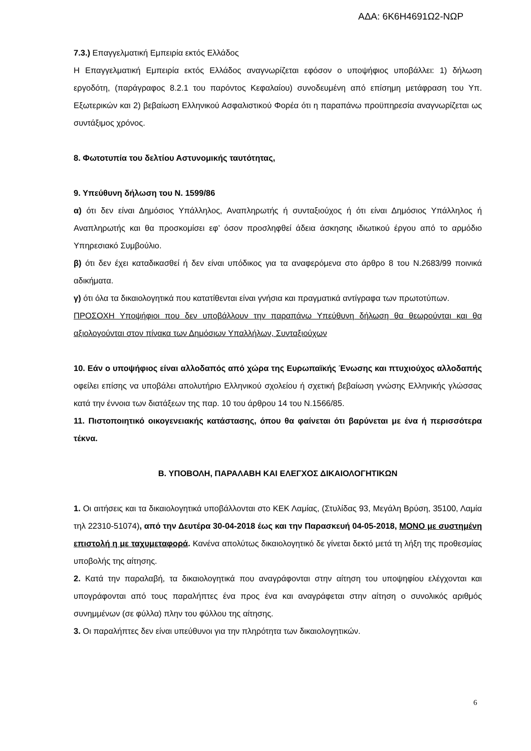ΑΔΑ: 6Κ6Η4691Ω2-ΝΩΡ
7.3.) Επαγγελματική Εμπειρία εκτός Ελλάδος
Η Επαγγελματική Εμπειρία εκτός Ελλάδος αναγνωρίζεται εφόσον ο υποψήφιος υποβάλλει: 1) δήλωση εργοδότη, (παράγραφος 8.2.1 του παρόντος Κεφαλαίου) συνοδευμένη από επίσημη μετάφραση του Υπ. Εξωτερικών και 2) βεβαίωση Ελληνικού Ασφαλιστικού Φορέα ότι η παραπάνω προϋπηρεσία αναγνωρίζεται ως συντάξιμος χρόνος.
8. Φωτοτυπία του δελτίου Αστυνομικής ταυτότητας,
9. Υπεύθυνη δήλωση του Ν. 1599/86
α) ότι δεν είναι Δημόσιος Υπάλληλος, Αναπληρωτής ή συνταξιούχος ή ότι είναι Δημόσιος Υπάλληλος ή Αναπληρωτής και θα προσκομίσει εφ’ όσον προσληφθεί άδεια άσκησης ιδιωτικού έργου από το αρμόδιο Υπηρεσιακό Συμβούλιο.
β) ότι δεν έχει καταδικασθεί ή δεν είναι υπόδικος για τα αναφερόμενα στο άρθρο 8 του Ν.2683/99 ποινικά αδικήματα.
γ) ότι όλα τα δικαιολογητικά που κατατίθενται είναι γνήσια και πραγματικά αντίγραφα των πρωτοτύπων.
ΠΡΟΣΟΧΗ Υποψήφιοι που δεν υποβάλλουν την παραπάνω Υπεύθυνη δήλωση θα θεωρούνται και θα αξιολογούνται στον πίνακα των Δημόσιων Υπαλλήλων, Συνταξιούχων
10. Εάν ο υποψήφιος είναι αλλοδαπός από χώρα της Ευρωπαϊκής Ένωσης και πτυχιούχος αλλοδαπής οφείλει επίσης να υποβάλει απολυτήριο Ελληνικού σχολείου ή σχετική βεβαίωση γνώσης Ελληνικής γλώσσας κατά την έννοια των διατάξεων της παρ. 10 του άρθρου 14 του Ν.1566/85.
11. Πιστοποιητικό οικογενειακής κατάστασης, όπου θα φαίνεται ότι βαρύνεται με ένα ή περισσότερα τέκνα.
Β. ΥΠΟΒΟΛΗ, ΠΑΡΑΛΑΒΗ ΚΑΙ ΕΛΕΓΧΟΣ ΔΙΚΑΙΟΛΟΓΗΤΙΚΩΝ
1. Οι αιτήσεις και τα δικαιολογητικά υποβάλλονται στο ΚΕΚ Λαμίας, (Στυλίδας 93, Μεγάλη Βρύση, 35100, Λαμία τηλ 22310-51074), από την Δευτέρα 30-04-2018 έως και την Παρασκευή 04-05-2018, ΜΟΝΟ με συστημένη επιστολή η με ταχυμεταφορά. Κανένα απολύτως δικαιολογητικό δε γίνεται δεκτό μετά τη λήξη της προθεσμίας υποβολής της αίτησης.
2. Κατά την παραλαβή, τα δικαιολογητικά που αναγράφονται στην αίτηση του υποψηφίου ελέγχονται και υπογράφονται από τους παραλήπτες ένα προς ένα και αναγράφεται στην αίτηση ο συνολικός αριθμός συνημμένων (σε φύλλα) πλην του φύλλου της αίτησης.
3. Οι παραλήπτες δεν είναι υπεύθυνοι για την πληρότητα των δικαιολογητικών.
6